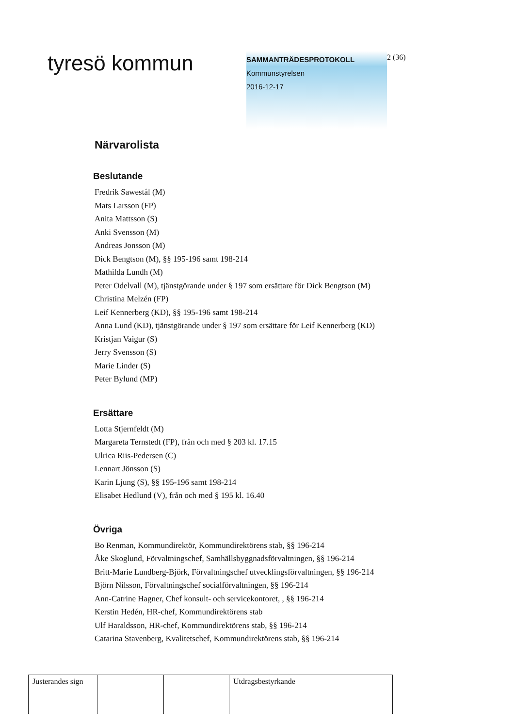tyresö kommun
SAMMANTRÄDESPROTOKOLL
Kommunstyrelsen
2016-12-17
2 (36)
Närvarolista
Beslutande
Fredrik Sawestål (M)
Mats Larsson (FP)
Anita Mattsson (S)
Anki Svensson (M)
Andreas Jonsson (M)
Dick Bengtson (M), §§ 195-196 samt 198-214
Mathilda Lundh (M)
Peter Odelvall (M), tjänstgörande under § 197 som ersättare för Dick Bengtson (M)
Christina Melzén (FP)
Leif Kennerberg (KD), §§ 195-196 samt 198-214
Anna Lund (KD), tjänstgörande under § 197 som ersättare för Leif Kennerberg (KD)
Kristjan Vaigur (S)
Jerry Svensson (S)
Marie Linder (S)
Peter Bylund (MP)
Ersättare
Lotta Stjernfeldt (M)
Margareta Ternstedt (FP), från och med § 203 kl. 17.15
Ulrica Riis-Pedersen (C)
Lennart Jönsson (S)
Karin Ljung (S), §§ 195-196 samt 198-214
Elisabet Hedlund (V), från och med § 195 kl. 16.40
Övriga
Bo Renman, Kommundirektör, Kommundirektörens stab, §§ 196-214
Åke Skoglund, Förvaltningschef, Samhällsbyggnadsförvaltningen, §§ 196-214
Britt-Marie Lundberg-Björk, Förvaltningschef utvecklingsförvaltningen, §§ 196-214
Björn Nilsson, Förvaltningschef socialförvaltningen, §§ 196-214
Ann-Catrine Hagner, Chef konsult- och servicekontoret, , §§ 196-214
Kerstin Hedén, HR-chef, Kommundirektörens stab
Ulf Haraldsson, HR-chef, Kommundirektörens stab, §§ 196-214
Catarina Stavenberg, Kvalitetschef, Kommundirektörens stab, §§ 196-214
| Justerandes sign | | | Utdragsbestyrkande |